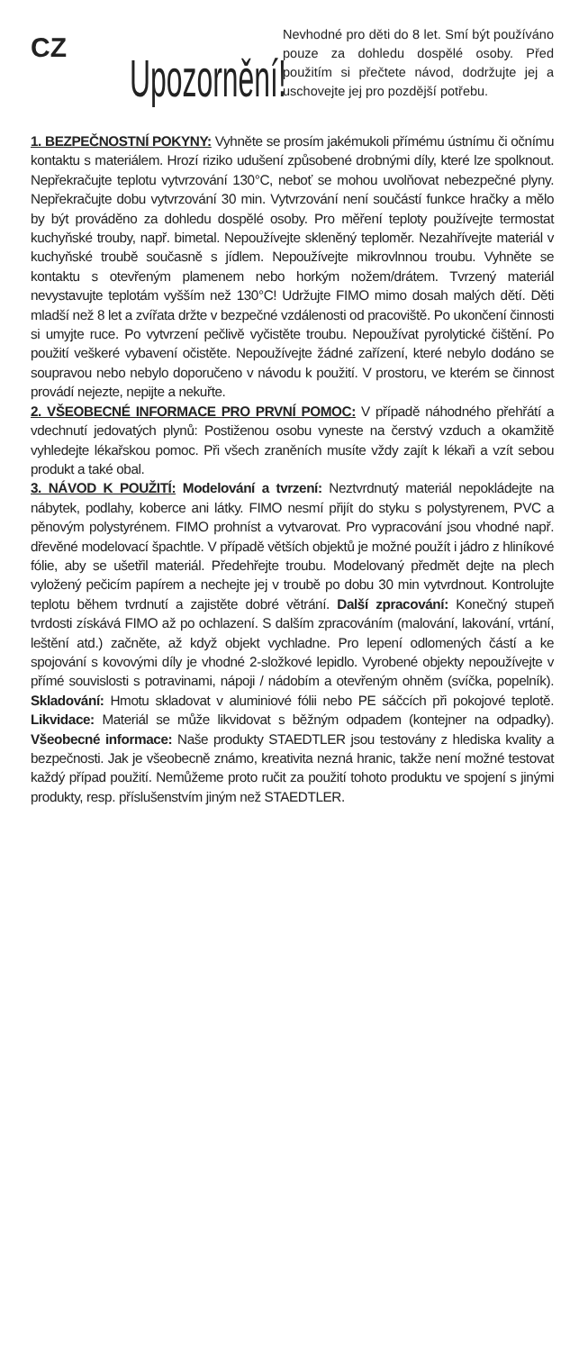CZ
Upozornění!
Nevhodné pro děti do 8 let. Smí být používáno pouze za dohledu dospělé osoby. Před použitím si přečtete návod, dodržujte jej a uschovejte jej pro pozdější potřebu.
1. BEZPEČNOSTNÍ POKYNY: Vyhněte se prosím jakémukoli přímému ústnímu či očnímu kontaktu s materiálem. Hrozí riziko udušení způsobené drobnými díly, které lze spolknout. Nepřekračujte teplotu vytvrzování 130°C, neboť se mohou uvolňovat nebezpečné plyny. Nepřekračujte dobu vytvrzování 30 min. Vytvrzování není součástí funkce hračky a mělo by být prováděno za dohledu dospělé osoby. Pro měření teploty používejte termostat kuchyňské trouby, např. bimetal. Nepoužívejte skleněný teploměr. Nezahřívejte materiál v kuchyňské troubě současně s jídlem. Nepoužívejte mikrovlnnou troubu. Vyhněte se kontaktu s otevřeným plamenem nebo horkým nožem/drátem. Tvrzený materiál nevystavujte teplotám vyšším než 130°C! Udržujte FIMO mimo dosah malých dětí. Děti mladší než 8 let a zvířata držte v bezpečné vzdálenosti od pracoviště. Po ukončení činnosti si umyjte ruce. Po vytvrzení pečlivě vyčistěte troubu. Nepoužívat pyrolytické čištění. Po použití veškeré vybavení očistěte. Nepoužívejte žádné zařízení, které nebylo dodáno se soupravou nebo nebylo doporučeno v návodu k použití. V prostoru, ve kterém se činnost provádí nejezte, nepijte a nekuřte.
2. VŠEOBECNÉ INFORMACE PRO PRVNÍ POMOC: V případě náhodného přehřátí a vdechnutí jedovatých plynů: Postiženou osobu vyneste na čerstvý vzduch a okamžitě vyhledejte lékařskou pomoc. Při všech zraněních musíte vždy zajít k lékaři a vzít sebou produkt a také obal.
3. NÁVOD K POUŽITÍ: Modelování a tvrzení: Neztvrdnutý materiál nepokládejte na nábytek, podlahy, koberce ani látky. FIMO nesmí přijít do styku s polystyrenem, PVC a pěnovým polystyrénem. FIMO prohníst a vytvarovat. Pro vypracování jsou vhodné např. dřevěné modelovací špachtle. V případě větších objektů je možné použít i jádro z hliníkové fólie, aby se ušetřil materiál. Předehřejte troubu. Modelovaný předmět dejte na plech vyložený pečicím papírem a nechejte jej v troubě po dobu 30 min vytvrdnout. Kontrolujte teplotu během tvrdnutí a zajistěte dobré větrání. Další zpracování: Konečný stupeň tvrdosti získává FIMO až po ochlazení. S dalším zpracováním (malování, lakování, vrtání, leštění atd.) začněte, až když objekt vychladne. Pro lepení odlomených částí a ke spojování s kovovými díly je vhodné 2-složkové lepidlo. Vyrobené objekty nepoužívejte v přímé souvislosti s potravinami, nápoji / nádobím a otevřeným ohněm (svíčka, popelník). Skladování: Hmotu skladovat v aluminiové fólii nebo PE sáčcích při pokojové teplotě. Likvidace: Materiál se může likvidovat s běžným odpadem (kontejner na odpadky). Všeobecné informace: Naše produkty STAEDTLER jsou testovány z hlediska kvality a bezpečnosti. Jak je všeobecně známo, kreativita nezná hranic, takže není možné testovat každý případ použití. Nemůžeme proto ručit za použití tohoto produktu ve spojení s jinými produkty, resp. příslušenstvím jiným než STAEDTLER.